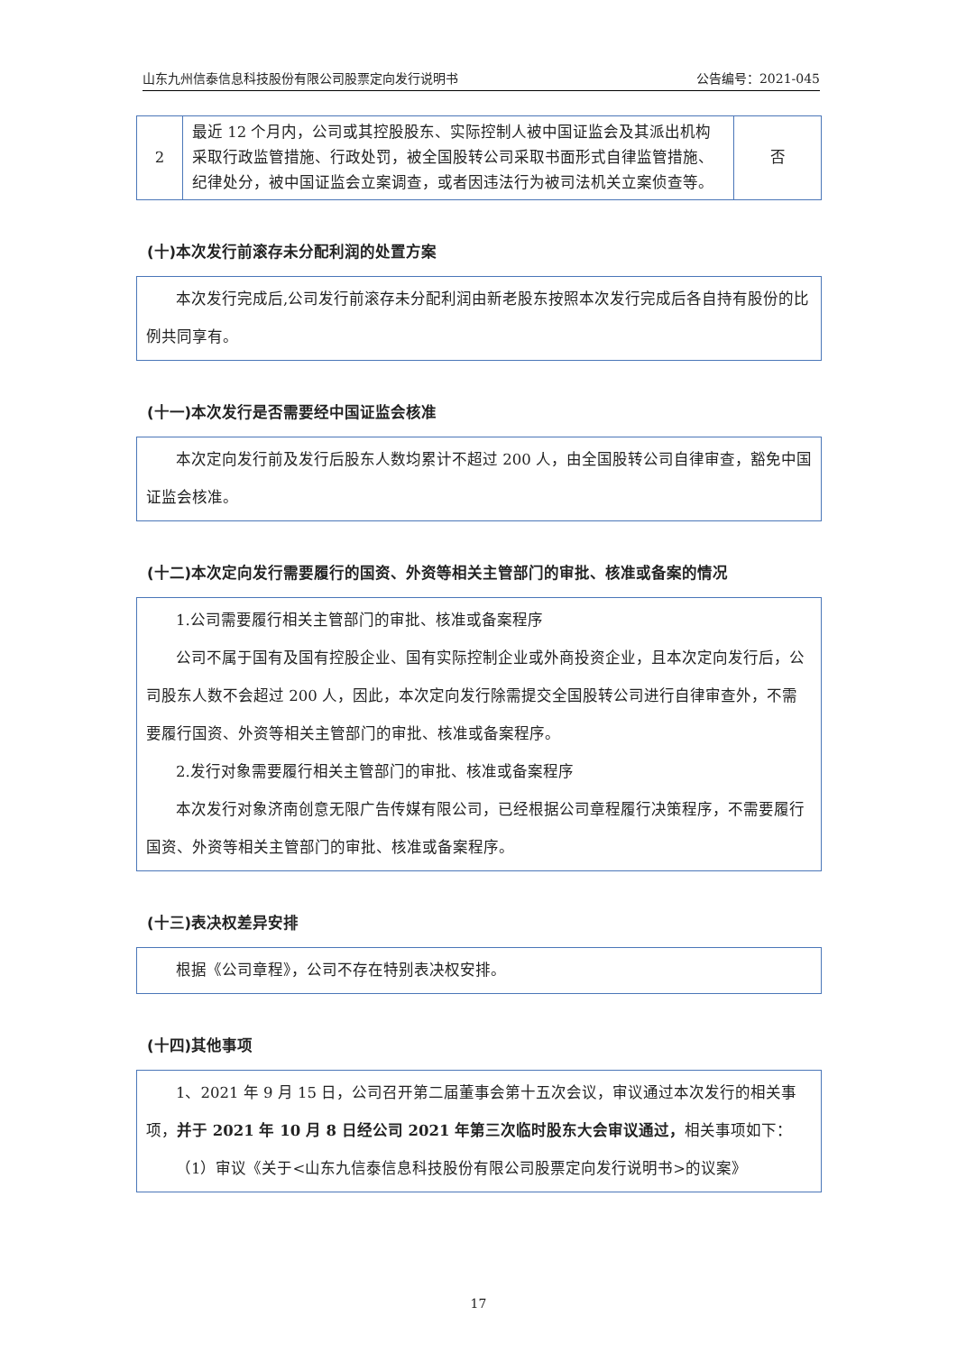山东九州信泰信息科技股份有限公司股票定向发行说明书 公告编号：2021-045
| 2 | 最近 12 个月内，公司或其控股股东、实际控制人被中国证监会及其派出机构采取行政监管措施、行政处罚，被全国股转公司采取书面形式自律监管措施、纪律处分，被中国证监会立案调查，或者因违法行为被司法机关立案侦查等。 | 否 |
(十)本次发行前滚存未分配利润的处置方案
本次发行完成后,公司发行前滚存未分配利润由新老股东按照本次发行完成后各自持有股份的比例共同享有。
(十一)本次发行是否需要经中国证监会核准
本次定向发行前及发行后股东人数均累计不超过 200 人，由全国股转公司自律审查，豁免中国证监会核准。
(十二)本次定向发行需要履行的国资、外资等相关主管部门的审批、核准或备案的情况
1.公司需要履行相关主管部门的审批、核准或备案程序
公司不属于国有及国有控股企业、国有实际控制企业或外商投资企业，且本次定向发行后，公司股东人数不会超过 200 人，因此，本次定向发行除需提交全国股转公司进行自律审查外，不需要履行国资、外资等相关主管部门的审批、核准或备案程序。
2.发行对象需要履行相关主管部门的审批、核准或备案程序
本次发行对象济南创意无限广告传媒有限公司，已经根据公司章程履行决策程序，不需要履行国资、外资等相关主管部门的审批、核准或备案程序。
(十三)表决权差异安排
根据《公司章程》，公司不存在特别表决权安排。
(十四)其他事项
1、2021 年 9 月 15 日，公司召开第二届董事会第十五次会议，审议通过本次发行的相关事项，并于 2021 年 10 月 8 日经公司 2021 年第三次临时股东大会审议通过，相关事项如下：
（1）审议《关于<山东九信泰信息科技股份有限公司股票定向发行说明书>的议案》
17